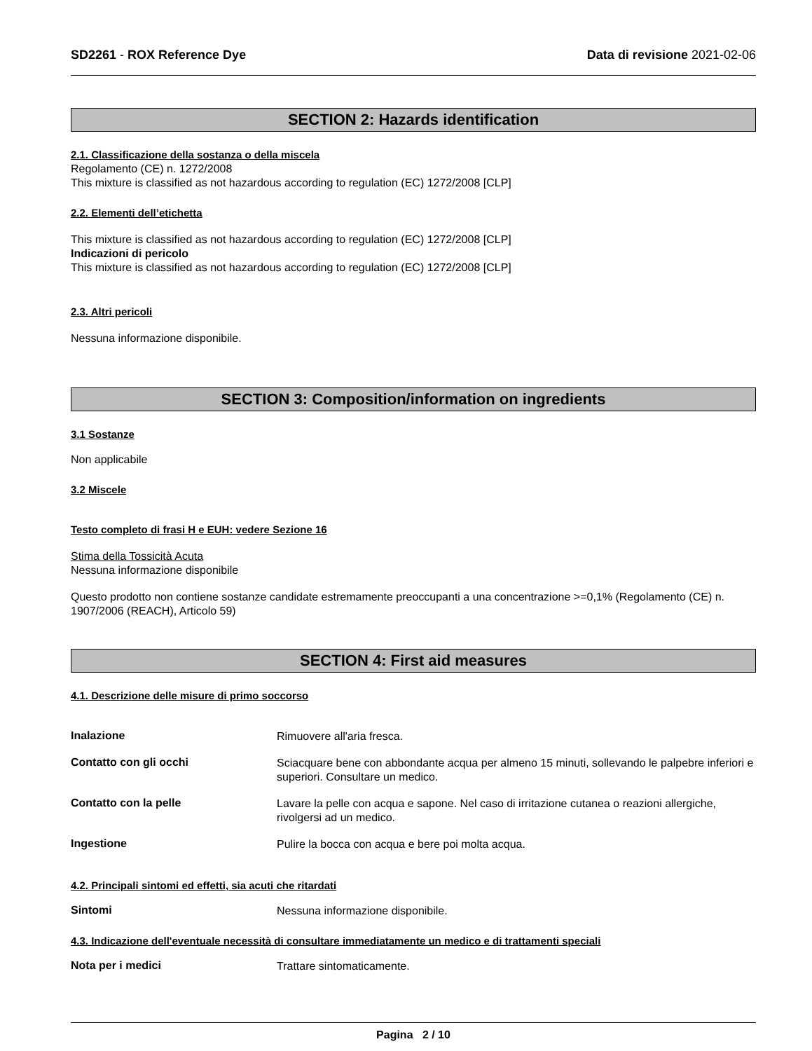SD2261 - ROX Reference Dye Data di revisione 2021-02-06
SECTION 2: Hazards identification
2.1. Classificazione della sostanza o della miscela
Regolamento (CE) n. 1272/2008
This mixture is classified as not hazardous according to regulation (EC) 1272/2008 [CLP]
2.2. Elementi dell’etichetta
This mixture is classified as not hazardous according to regulation (EC) 1272/2008 [CLP]
Indicazioni di pericolo
This mixture is classified as not hazardous according to regulation (EC) 1272/2008 [CLP]
2.3. Altri pericoli
Nessuna informazione disponibile.
SECTION 3: Composition/information on ingredients
3.1 Sostanze
Non applicabile
3.2 Miscele
Testo completo di frasi H e EUH: vedere Sezione 16
Stima della Tossicità Acuta
Nessuna informazione disponibile
Questo prodotto non contiene sostanze candidate estremamente preoccupanti a una concentrazione >=0,1% (Regolamento (CE) n. 1907/2006 (REACH), Articolo 59)
SECTION 4: First aid measures
4.1. Descrizione delle misure di primo soccorso
Inalazione
Rimuovere all'aria fresca.
Contatto con gli occhi
Sciacquare bene con abbondante acqua per almeno 15 minuti, sollevando le palpebre inferiori e superiori. Consultare un medico.
Contatto con la pelle
Lavare la pelle con acqua e sapone. Nel caso di irritazione cutanea o reazioni allergiche, rivolgersi ad un medico.
Ingestione
Pulire la bocca con acqua e bere poi molta acqua.
4.2. Principali sintomi ed effetti, sia acuti che ritardati
Sintomi
Nessuna informazione disponibile.
4.3. Indicazione dell'eventuale necessità di consultare immediatamente un medico e di trattamenti speciali
Nota per i medici
Trattare sintomaticamente.
Pagina 2 / 10